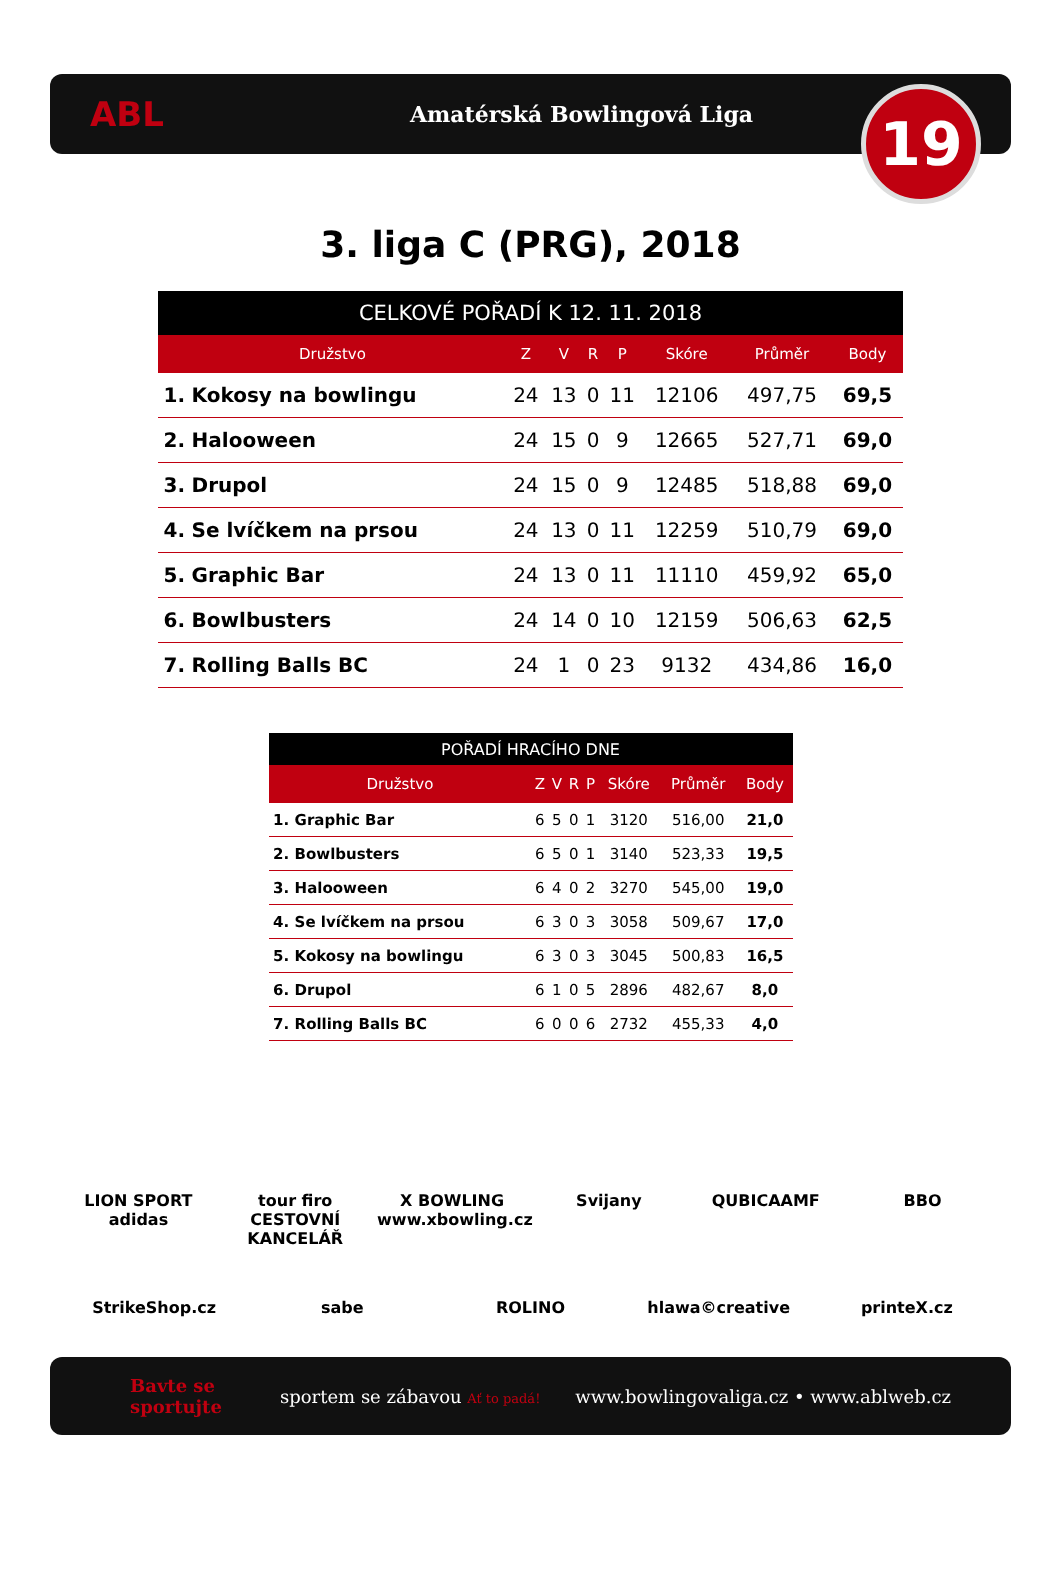ABL
Amatérská Bowlingová Liga
19
3. liga C (PRG), 2018
| CELKOVÉ POŘADÍ K 12. 11. 2018 | | | | | | | | |
| --- | --- | --- | --- | --- | --- | --- | --- | --- |
| Družstvo | | Z | V | R | P | Skóre | Průměr | Body |
| 1. | Kokosy na bowlingu | 24 | 13 | 0 | 11 | 12106 | 497,75 | 69,5 |
| 2. | Halooween | 24 | 15 | 0 | 9 | 12665 | 527,71 | 69,0 |
| 3. | Drupol | 24 | 15 | 0 | 9 | 12485 | 518,88 | 69,0 |
| 4. | Se lvíčkem na prsou | 24 | 13 | 0 | 11 | 12259 | 510,79 | 69,0 |
| 5. | Graphic Bar | 24 | 13 | 0 | 11 | 11110 | 459,92 | 65,0 |
| 6. | Bowlbusters | 24 | 14 | 0 | 10 | 12159 | 506,63 | 62,5 |
| 7. | Rolling Balls BC | 24 | 1 | 0 | 23 | 9132 | 434,86 | 16,0 |
| POŘADÍ HRACÍHO DNE | | | | | | | | |
| --- | --- | --- | --- | --- | --- | --- | --- | --- |
| Družstvo | | Z | V | R | P | Skóre | Průměr | Body |
| 1. | Graphic Bar | 6 | 5 | 0 | 1 | 3120 | 516,00 | 21,0 |
| 2. | Bowlbusters | 6 | 5 | 0 | 1 | 3140 | 523,33 | 19,5 |
| 3. | Halooween | 6 | 4 | 0 | 2 | 3270 | 545,00 | 19,0 |
| 4. | Se lvíčkem na prsou | 6 | 3 | 0 | 3 | 3058 | 509,67 | 17,0 |
| 5. | Kokosy na bowlingu | 6 | 3 | 0 | 3 | 3045 | 500,83 | 16,5 |
| 6. | Drupol | 6 | 1 | 0 | 5 | 2896 | 482,67 | 8,0 |
| 7. | Rolling Balls BC | 6 | 0 | 0 | 6 | 2732 | 455,33 | 4,0 |
LION SPORT adidas
tour firo CESTOVNÍ KANCELÁŘ
X BOWLING www.xbowling.cz
Svijany
QUBICAAMF
BBO
StrikeShop.cz
sabe
ROLINO
hlawa©creative
printeX.cz
Bavte se sportujte
sportem se zábavou Ať to padá!
www.bowlingovaliga.cz • www.ablweb.cz